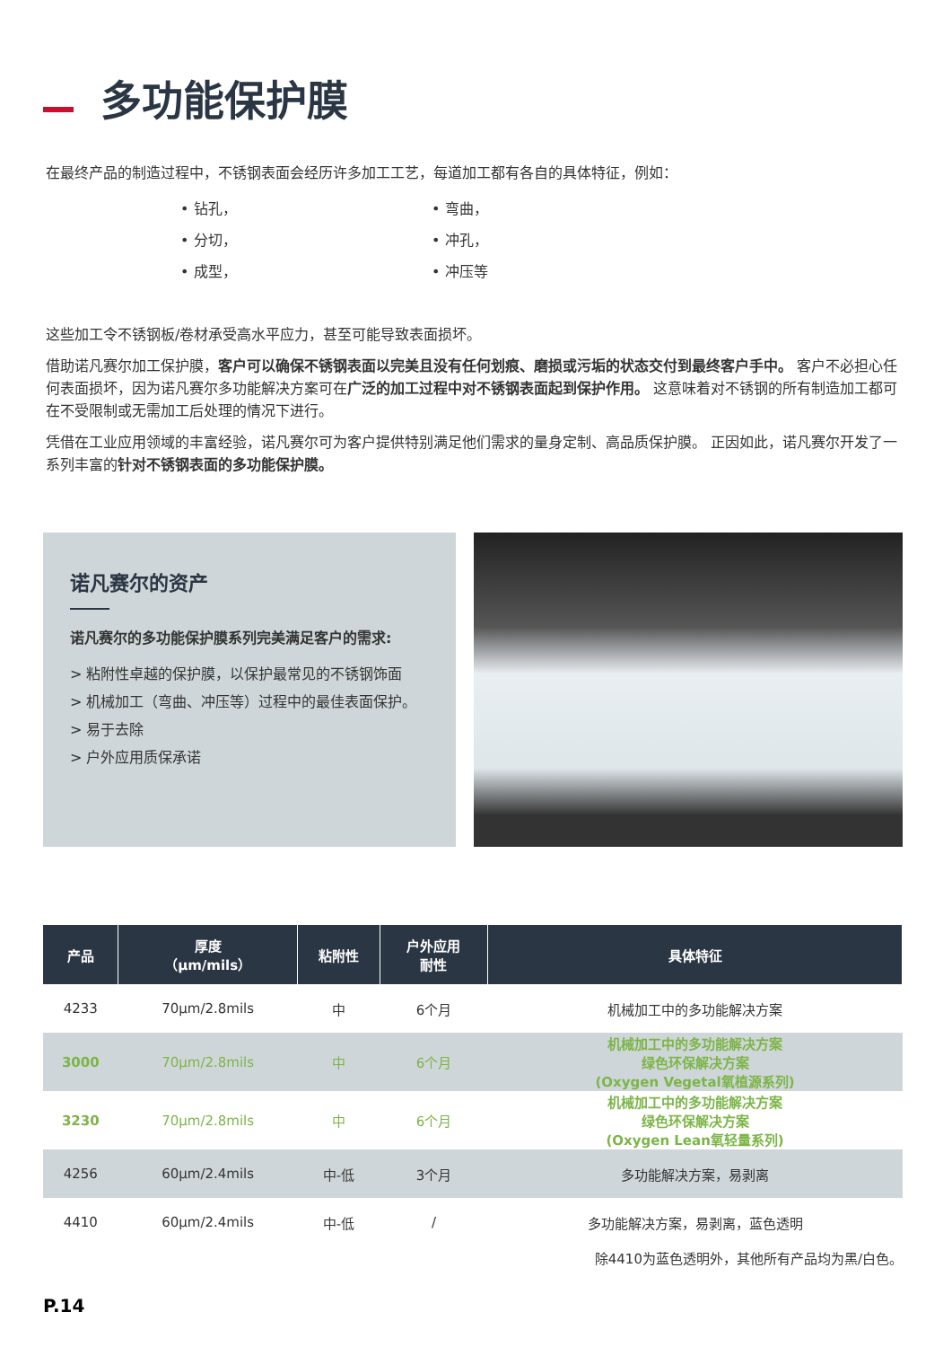多功能保护膜
在最终产品的制造过程中，不锈钢表面会经历许多加工工艺，每道加工都有各自的具体特征，例如：
• 钻孔，
• 分切，
• 成型，
• 弯曲，
• 冲孔，
• 冲压等
这些加工令不锈钢板/卷材承受高水平应力，甚至可能导致表面损坏。
借助诺凡赛尔加工保护膜，客户可以确保不锈钢表面以完美且没有任何划痕、磨损或污垢的状态交付到最终客户手中。 客户不必担心任何表面损坏，因为诺凡赛尔多功能解决方案可在广泛的加工过程中对不锈钢表面起到保护作用。 这意味着对不锈钢的所有制造加工都可在不受限制或无需加工后处理的情况下进行。
凭借在工业应用领域的丰富经验，诺凡赛尔可为客户提供特别满足他们需求的量身定制、高品质保护膜。 正因如此，诺凡赛尔开发了一系列丰富的针对不锈钢表面的多功能保护膜。
诺凡赛尔的资产
诺凡赛尔的多功能保护膜系列完美满足客户的需求:
> 粘附性卓越的保护膜，以保护最常见的不锈钢饰面
> 机械加工（弯曲、冲压等）过程中的最佳表面保护。
> 易于去除
> 户外应用质保承诺
| 产品 | 厚度 （μm/mils） | 粘附性 | 户外应用 耐性 | 具体特征 |
| --- | --- | --- | --- | --- |
| 4233 | 70μm/2.8mils | 中 | 6个月 | 机械加工中的多功能解决方案 |
| 3000 | 70μm/2.8mils | 中 | 6个月 | 机械加工中的多功能解决方案 绿色环保解决方案 (Oxygen Vegetal氧植源系列) |
| 3230 | 70μm/2.8mils | 中 | 6个月 | 机械加工中的多功能解决方案 绿色环保解决方案 (Oxygen Lean氧轻量系列) |
| 4256 | 60μm/2.4mils | 中-低 | 3个月 | 多功能解决方案，易剥离 |
| 4410 | 60μm/2.4mils | 中-低 | / | 多功能解决方案，易剥离，蓝色透明 |
除4410为蓝色透明外，其他所有产品均为黑/白色。
P.14